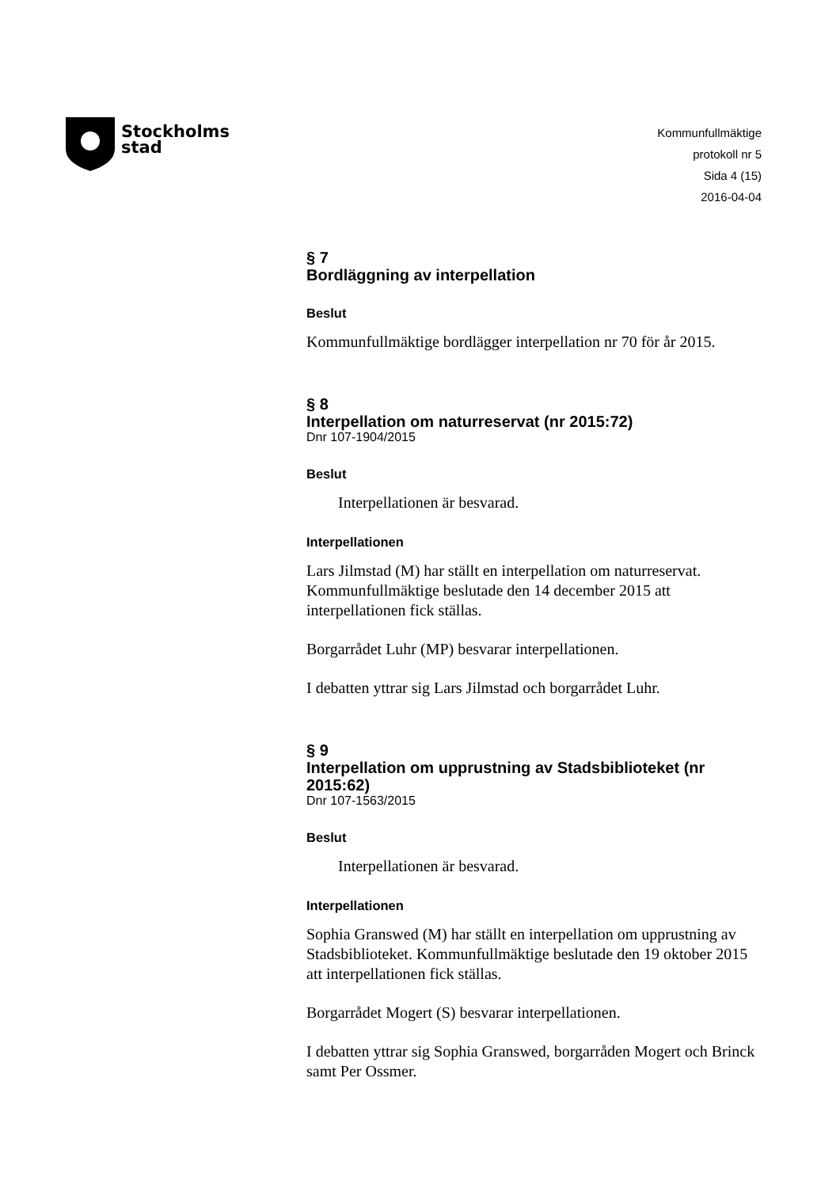Stockholms
stad
Kommunfullmäktige
protokoll nr 5
Sida 4 (15)
2016-04-04
§ 7
Bordläggning av interpellation
Beslut
Kommunfullmäktige bordlägger interpellation nr 70 för år 2015.
§ 8
Interpellation om naturreservat (nr 2015:72)
Dnr 107-1904/2015
Beslut
Interpellationen är besvarad.
Interpellationen
Lars Jilmstad (M) har ställt en interpellation om naturreservat. Kommunfullmäktige beslutade den 14 december 2015 att interpellationen fick ställas.
Borgarrådet Luhr (MP) besvarar interpellationen.
I debatten yttrar sig Lars Jilmstad och borgarrådet Luhr.
§ 9
Interpellation om upprustning av Stadsbiblioteket (nr 2015:62)
Dnr 107-1563/2015
Beslut
Interpellationen är besvarad.
Interpellationen
Sophia Granswed (M) har ställt en interpellation om upprustning av Stadsbiblioteket. Kommunfullmäktige beslutade den 19 oktober 2015 att interpellationen fick ställas.
Borgarrådet Mogert (S) besvarar interpellationen.
I debatten yttrar sig Sophia Granswed, borgarråden Mogert och Brinck samt Per Ossmer.